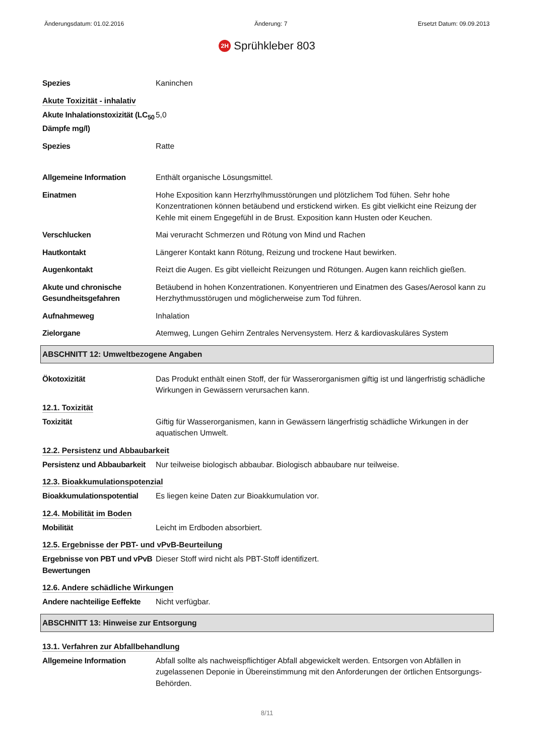Änderungsdatum: 01.02.2016 Änderung: 7 Ersetzt Datum: 09.09.2013
2H Sprühkleber 803
Spezies Kaninchen
Akute Toxizität - inhalativ
Akute Inhalationstoxizität (LC<sub>50</sub> Dämpfe mg/l)
5,0
Spezies Ratte
Allgemeine Information Enthält organische Lösungsmittel.
Einatmen Hohe Exposition kann Herzrhylhmusstörungen und plötzlichem Tod fühen. Sehr hohe Konzentrationen können betäubend und erstickend wirken. Es gibt vielkicht eine Reizung der Kehle mit einem Engegefühl in de Brust. Exposition kann Husten oder Keuchen.
Verschlucken Mai veruracht Schmerzen und Rötung von Mind und Rachen
Hautkontakt Längerer Kontakt kann Rötung, Reizung und trockene Haut bewirken.
Augenkontakt Reizt die Augen. Es gibt vielleicht Reizungen und Rötungen. Augen kann reichlich gießen.
Akute und chronische Gesundheitsgefahren
Betäubend in hohen Konzentrationen. Konyentrieren und Einatmen des Gases/Aerosol kann zu Herzhythmusstörugen und möglicherweise zum Tod führen.
Aufnahmeweg Inhalation
Zielorgane Atemweg, Lungen Gehirn Zentrales Nervensystem. Herz & kardiovaskuläres System
ABSCHNITT 12: Umweltbezogene Angaben
Ökotoxizität Das Produkt enthält einen Stoff, der für Wasserorganismen giftig ist und längerfristig schädliche Wirkungen in Gewässern verursachen kann.
12.1. Toxizität
Toxizität Giftig für Wasserorganismen, kann in Gewässern längerfristig schädliche Wirkungen in der aquatischen Umwelt.
12.2. Persistenz und Abbaubarkeit
Persistenz und Abbaubarkeit
Nur teilweise biologisch abbaubar. Biologisch abbaubare nur teilweise.
12.3. Bioakkumulationspotenzial
Bioakkumulationspotential
Es liegen keine Daten zur Bioakkumulation vor.
12.4. Mobilität im Boden
Mobilität Leicht im Erdboden absorbiert.
12.5. Ergebnisse der PBT- und vPvB-Beurteilung
Ergebnisse von PBT und vPvB Bewertungen
Dieser Stoff wird nicht als PBT-Stoff identifizert.
12.6. Andere schädliche Wirkungen
Andere nachteilige Eeffekte
Nicht verfügbar.
ABSCHNITT 13: Hinweise zur Entsorgung
13.1. Verfahren zur Abfallbehandlung
Allgemeine Information Abfall sollte als nachweispflichtiger Abfall abgewickelt werden. Entsorgen von Abfällen in zugelassenen Deponie in Übereinstimmung mit den Anforderungen der örtlichen Entsorgungs-Behörden.
8/11